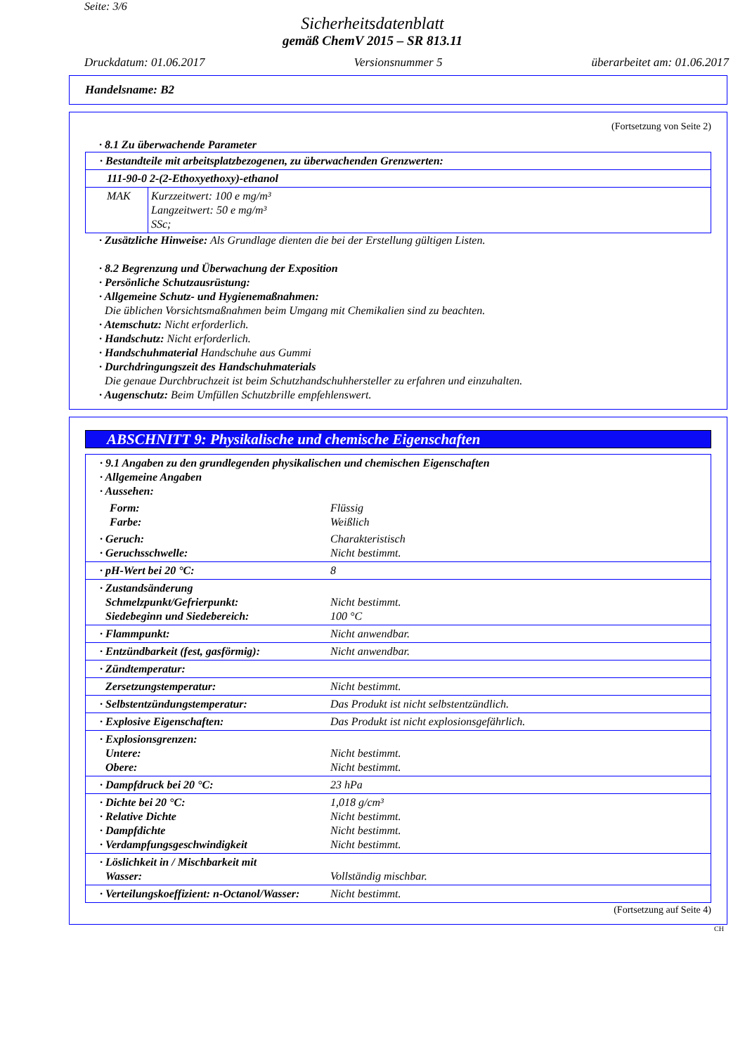Seite: 3/6
Sicherheitsdatenblatt
gemäß ChemV 2015 – SR 813.11
Druckdatum: 01.06.2017 Versionsnummer 5 überarbeitet am: 01.06.2017
Handelsname: B2
(Fortsetzung von Seite 2)
· 8.1 Zu überwachende Parameter
| · Bestandteile mit arbeitsplatzbezogenen, zu überwachenden Grenzwerten: | |
| 111-90-0 2-(2-Ethoxyethoxy)-ethanol | |
| MAK | Kurzzeitwert: 100 e mg/m³ Langzeitwert: 50 e mg/m³ SSc; |
· Zusätzliche Hinweise: Als Grundlage dienten die bei der Erstellung gültigen Listen.
· 8.2 Begrenzung und Überwachung der Exposition
· Persönliche Schutzausrüstung:
· Allgemeine Schutz- und Hygienemaßnahmen:
Die üblichen Vorsichtsmaßnahmen beim Umgang mit Chemikalien sind zu beachten.
· Atemschutz: Nicht erforderlich.
· Handschutz: Nicht erforderlich.
· Handschuhmaterial Handschuhe aus Gummi
· Durchdringungszeit des Handschuhmaterials
Die genaue Durchbruchzeit ist beim Schutzhandschuhhersteller zu erfahren und einzuhalten.
· Augenschutz: Beim Umfüllen Schutzbrille empfehlenswert.
ABSCHNITT 9: Physikalische und chemische Eigenschaften
| · 9.1 Angaben zu den grundlegenden physikalischen und chemischen Eigenschaften · Allgemeine Angaben · Aussehen: | |
| Form: Farbe: | Flüssig Weißlich |
| · Geruch: · Geruchsschwelle: | Charakteristisch Nicht bestimmt. |
| · pH-Wert bei 20 °C: | 8 |
| · Zustandsänderung Schmelzpunkt/Gefrierpunkt: Siedebeginn und Siedebereich: | Nicht bestimmt. 100 °C |
| · Flammpunkt: | Nicht anwendbar. |
| · Entzündbarkeit (fest, gasförmig): | Nicht anwendbar. |
| · Zündtemperatur: | |
| Zersetzungstemperatur: | Nicht bestimmt. |
| · Selbstentzündungstemperatur: | Das Produkt ist nicht selbstentzündlich. |
| · Explosive Eigenschaften: | Das Produkt ist nicht explosionsgefährlich. |
| · Explosionsgrenzen: Untere: Obere: | Nicht bestimmt. Nicht bestimmt. |
| · Dampfdruck bei 20 °C: | 23 hPa |
| · Dichte bei 20 °C: · Relative Dichte · Dampfdichte · Verdampfungsgeschwindigkeit | 1,018 g/cm³ Nicht bestimmt. Nicht bestimmt. Nicht bestimmt. |
| · Löslichkeit in / Mischbarkeit mit Wasser: | Vollständig mischbar. |
| · Verteilungskoeffizient: n-Octanol/Wasser: | Nicht bestimmt. |
(Fortsetzung auf Seite 4)
CH